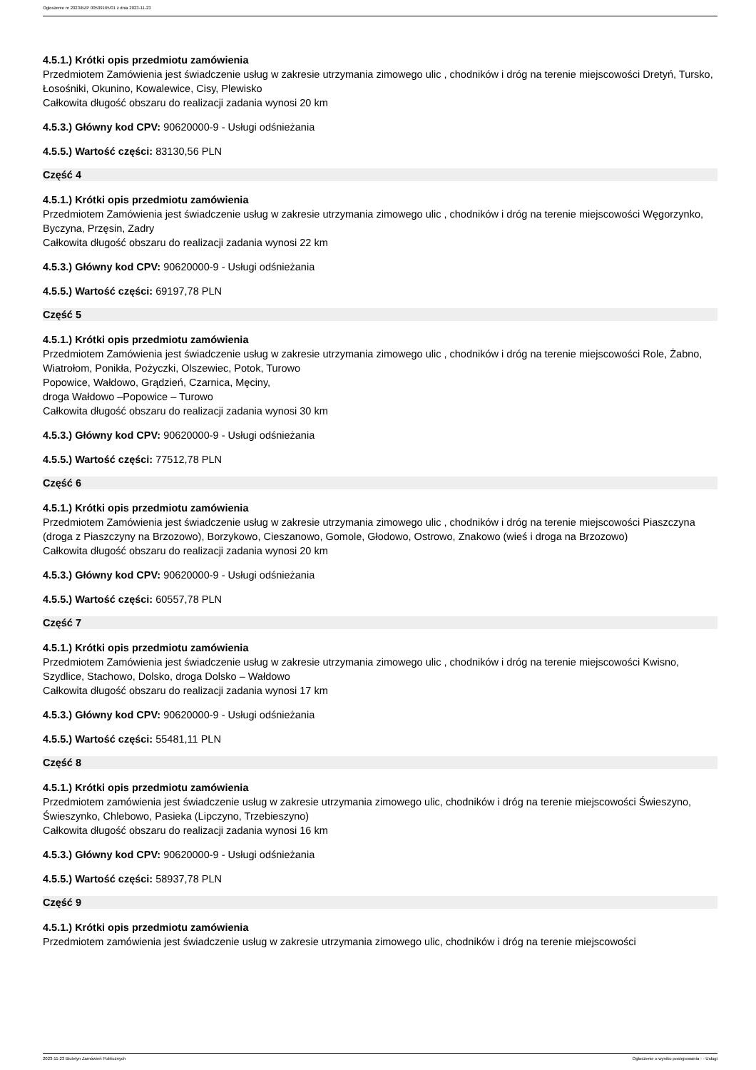Ogłoszenie nr 2023/BZP 00509165/01 z dnia 2023-11-23
4.5.1.) Krótki opis przedmiotu zamówienia
Przedmiotem Zamówienia jest świadczenie usług w zakresie utrzymania zimowego ulic , chodników i dróg na terenie miejscowości Dretyń, Tursko, Łosośniki, Okunino, Kowalewice, Cisy, Plewisko
Całkowita długość obszaru do realizacji zadania wynosi 20 km
4.5.3.) Główny kod CPV: 90620000-9 - Usługi odśnieżania
4.5.5.) Wartość części: 83130,56 PLN
Część 4
4.5.1.) Krótki opis przedmiotu zamówienia
Przedmiotem Zamówienia jest świadczenie usług w zakresie utrzymania zimowego ulic , chodników i dróg na terenie miejscowości Węgorzynko, Byczyna, Przęsin, Zadry
Całkowita długość obszaru do realizacji zadania wynosi 22 km
4.5.3.) Główny kod CPV: 90620000-9 - Usługi odśnieżania
4.5.5.) Wartość części: 69197,78 PLN
Część 5
4.5.1.) Krótki opis przedmiotu zamówienia
Przedmiotem Zamówienia jest świadczenie usług w zakresie utrzymania zimowego ulic , chodników i dróg na terenie miejscowości Role, Żabno, Wiatrołom, Ponikła, Pożyczki, Olszewiec, Potok, Turowo
Popowice, Wałdowo, Grądzień, Czarnica, Męciny,
droga Wałdowo –Popowice – Turowo
Całkowita długość obszaru do realizacji zadania wynosi 30 km
4.5.3.) Główny kod CPV: 90620000-9 - Usługi odśnieżania
4.5.5.) Wartość części: 77512,78 PLN
Część 6
4.5.1.) Krótki opis przedmiotu zamówienia
Przedmiotem Zamówienia jest świadczenie usług w zakresie utrzymania zimowego ulic , chodników i dróg na terenie miejscowości Piaszczyna (droga z Piaszczyny na Brzozowo), Borzykowo, Cieszanowo, Gomole, Głodowo, Ostrowo, Znakowo (wieś i droga na Brzozowo)
Całkowita długość obszaru do realizacji zadania wynosi 20 km
4.5.3.) Główny kod CPV: 90620000-9 - Usługi odśnieżania
4.5.5.) Wartość części: 60557,78 PLN
Część 7
4.5.1.) Krótki opis przedmiotu zamówienia
Przedmiotem Zamówienia jest świadczenie usług w zakresie utrzymania zimowego ulic , chodników i dróg na terenie miejscowości Kwisno, Szydlice, Stachowo, Dolsko, droga Dolsko – Wałdowo
Całkowita długość obszaru do realizacji zadania wynosi 17 km
4.5.3.) Główny kod CPV: 90620000-9 - Usługi odśnieżania
4.5.5.) Wartość części: 55481,11 PLN
Część 8
4.5.1.) Krótki opis przedmiotu zamówienia
Przedmiotem zamówienia jest świadczenie usług w zakresie utrzymania zimowego ulic, chodników i dróg na terenie miejscowości Świeszyno, Świeszynko, Chlebowo, Pasieka (Lipczyno, Trzebieszyno)
Całkowita długość obszaru do realizacji zadania wynosi 16 km
4.5.3.) Główny kod CPV: 90620000-9 - Usługi odśnieżania
4.5.5.) Wartość części: 58937,78 PLN
Część 9
4.5.1.) Krótki opis przedmiotu zamówienia
Przedmiotem zamówienia jest świadczenie usług w zakresie utrzymania zimowego ulic, chodników i dróg na terenie miejscowości
2023-11-23 Biuletyn Zamówień Publicznych Ogłoszenie o wyniku postępowania - - Usługi